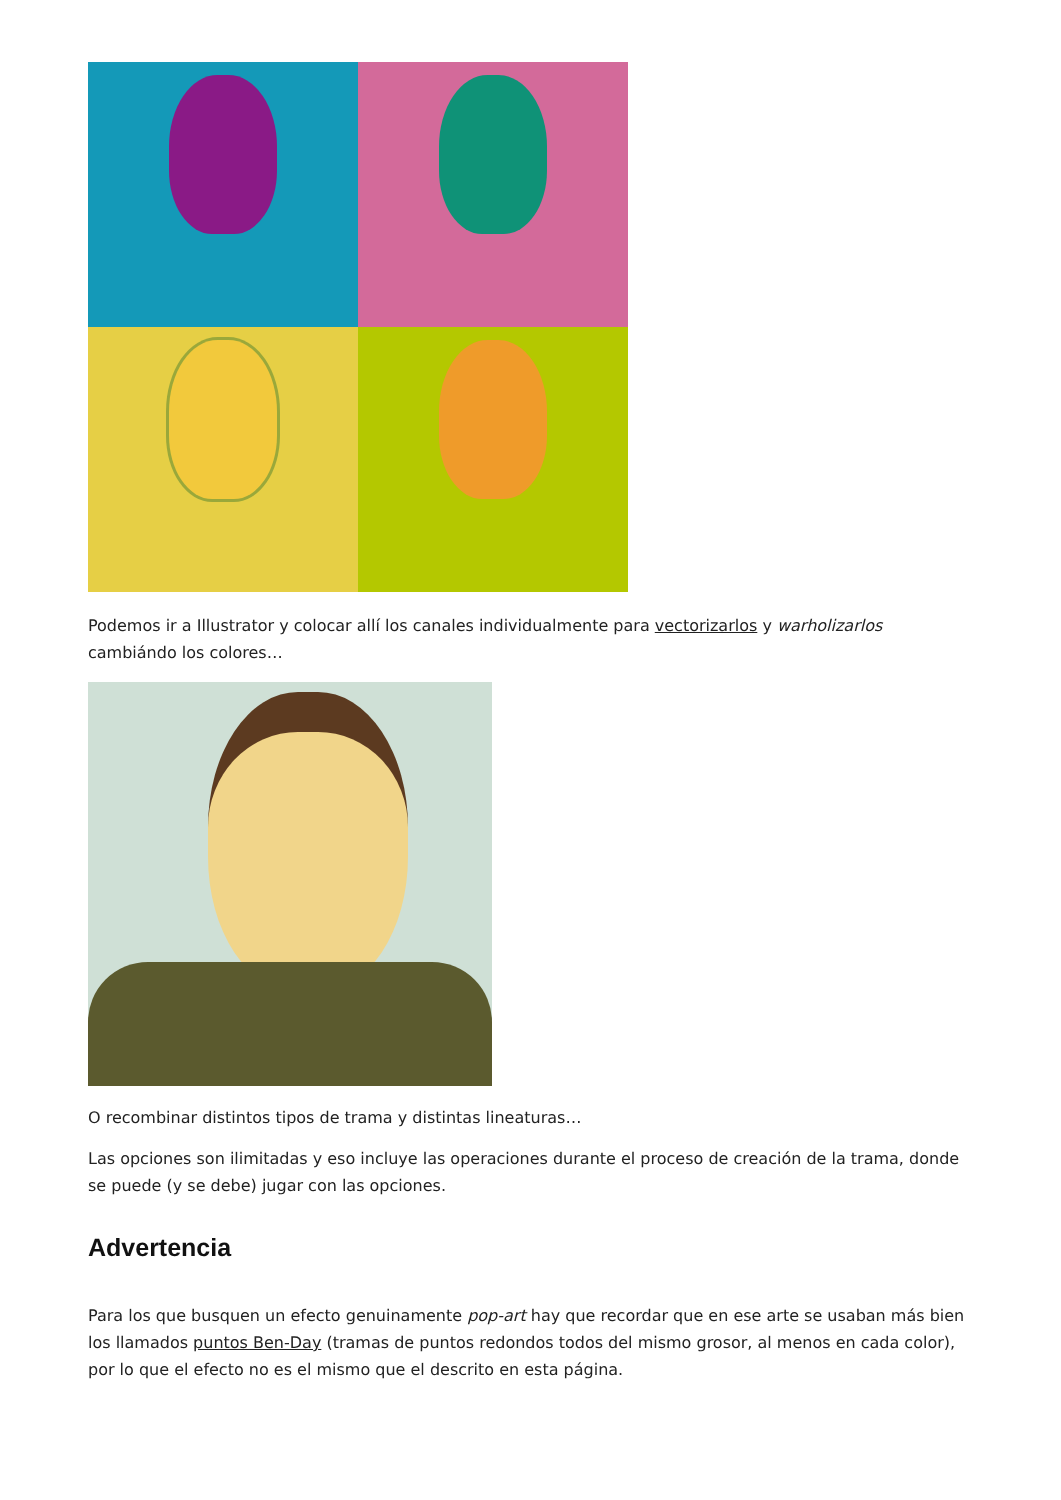Podemos ir a Illustrator y colocar allí los canales individualmente para vectorizarlos y warholizarlos cambiándo los colores…
O recombinar distintos tipos de trama y distintas lineaturas…
Las opciones son ilimitadas y eso incluye las operaciones durante el proceso de creación de la trama, donde se puede (y se debe) jugar con las opciones.
Advertencia
Para los que busquen un efecto genuinamente pop-art hay que recordar que en ese arte se usaban más bien los llamados puntos Ben-Day (tramas de puntos redondos todos del mismo grosor, al menos en cada color), por lo que el efecto no es el mismo que el descrito en esta página.